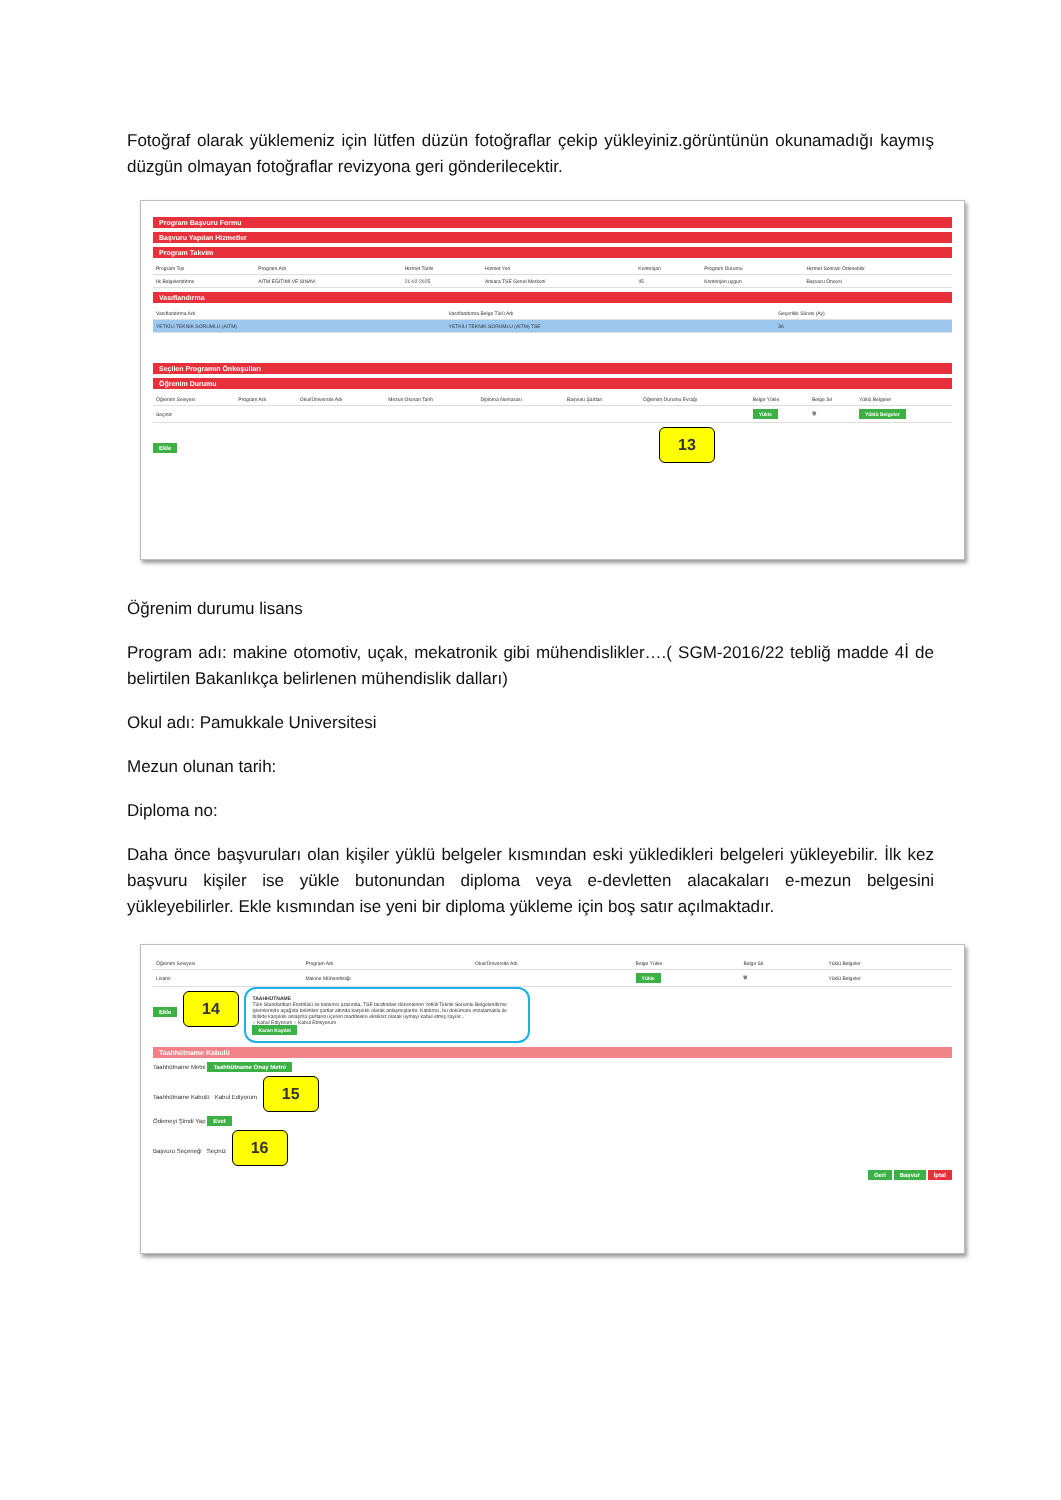Fotoğraf olarak yüklemeniz için lütfen düzün fotoğraflar çekip yükleyiniz.görüntünün okunamadığı kaymış düzgün olmayan fotoğraflar revizyona geri gönderilecektir.
Program Başvuru Formu
Başvuru Yapılan Hizmetler
Program Takvim
| Program Tipi | Program Adı | Hizmet Tarihi | Hizmet Yeri | Kontenjan | Program Durumu | Hizmet Sonrası Ödenebilir |
| --- | --- | --- | --- | --- | --- | --- |
| İlk Belgelendirme | AİTM EĞİTİMİ VE SINAVI | 21-02-2025 | Ankara TSE Genel Merkezi | 45 | Kontenjan uygun | Başvuru Öncesi |
Vasıflandırma
| Vasıflandırma Adı | Vasıflandırma Belge Türü Adı | Geçerlilik Süresi (Ay) |
| --- | --- | --- |
| YETKİLİ TEKNİK SORUMLU (AİTM) | YETKİLİ TEKNİK SORUMLU (AİTM) TSE | 36 |
Seçilen Programın Önkoşulları
Öğrenim Durumu
| Öğrenim Seviyesi | Program Adı | Okul/Üniversite Adı | Mezun Olunan Tarih | Diploma Numarası | Başvuru Şartları | Öğrenim Durumu Evrağı | Belge Yükle | Belge Sil | Yüklü Belgeler |
| --- | --- | --- | --- | --- | --- | --- | --- | --- | --- |
| Seçiniz | | | | | | | Yükle | 🗑 | Yüklü Belgeler |
Ekle 13
Öğrenim durumu lisans
Program adı: makine otomotiv, uçak, mekatronik gibi mühendislikler….( SGM-2016/22 tebliğ madde 4İ de belirtilen Bakanlıkça belirlenen mühendislik dalları)
Okul adı: Pamukkale Universitesi
Mezun olunan tarih:
Diploma no:
Daha önce başvuruları olan kişiler yüklü belgeler kısmından eski yükledikleri belgeleri yükleyebilir. İlk kez başvuru kişiler ise yükle butonundan diploma veya e-devletten alacakaları e-mezun belgesini yükleyebilirler. Ekle kısmından ise yeni bir diploma yükleme için boş satır açılmaktadır.
| Öğrenim Seviyesi | Program Adı | Okul/Üniversite Adı | Belge Yükle | Belge Sil | Yüklü Belgeler |
| --- | --- | --- | --- | --- | --- |
| Lisans | Makine Mühendisliği | | Yükle | 🗑 | Yüklü Belgeler |
Ekle 14
TAAHHÜTNAME
Türk Standardları Enstitüsü ile katılımcı arasında, TSE tarafından düzenlenen Yetkili Teknik Sorumlu Belgelendirme işlemlerinde aşağıda belirtilen şartlar altında karşılıklı olarak anlaşmışlardır. Katılımcı, bu dokümanı imzalamakla ile birlikte karşılıklı anlaşma şartlarını içeren maddelere eksiksiz olarak uymayı kabul etmiş sayılır...
○ Kabul Ediyorum ○ Kabul Etmiyorum
Kararı Kaydet
Taahhütname Kabulü
Taahhütname Metni Taahhütname Onay Metni
Taahhütname Kabulü Kabul Ediyorum 15
Ödemeyi Şimdi Yap Evet
Başvuru Seçeneği Seçiniz 16
Geri Başvur İptal